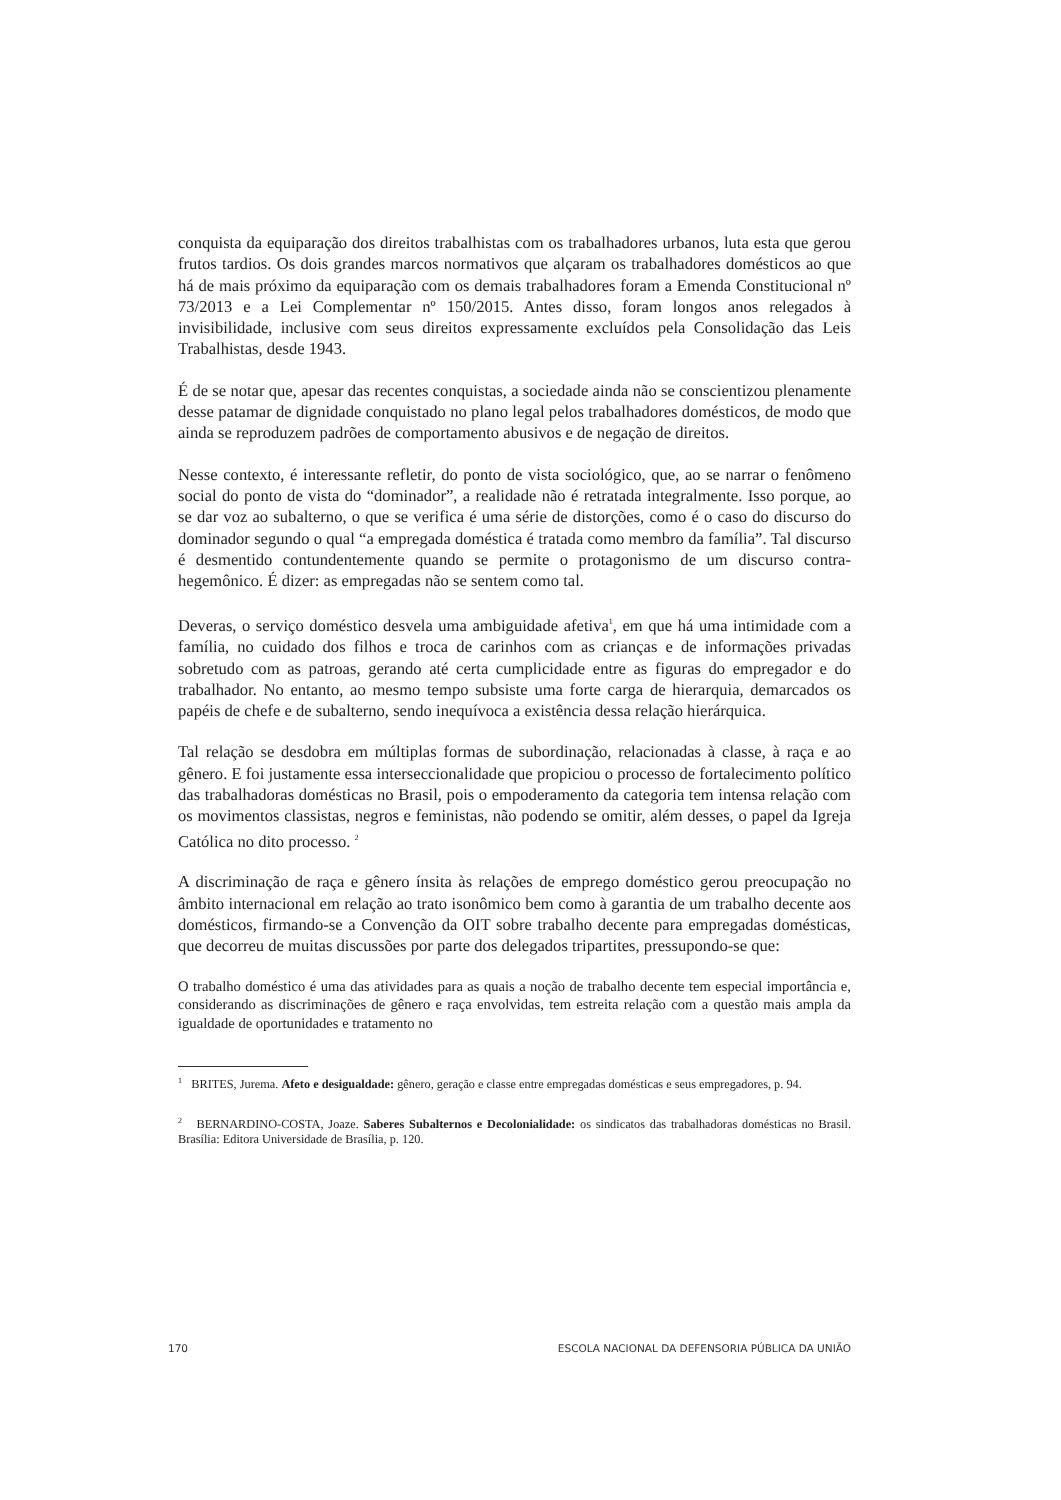conquista da equiparação dos direitos trabalhistas com os trabalhadores urbanos, luta esta que gerou frutos tardios. Os dois grandes marcos normativos que alçaram os trabalhadores domésticos ao que há de mais próximo da equiparação com os demais trabalhadores foram a Emenda Constitucional nº 73/2013 e a Lei Complementar nº 150/2015. Antes disso, foram longos anos relegados à invisibilidade, inclusive com seus direitos expressamente excluídos pela Consolidação das Leis Trabalhistas, desde 1943.
É de se notar que, apesar das recentes conquistas, a sociedade ainda não se conscientizou plenamente desse patamar de dignidade conquistado no plano legal pelos trabalhadores domésticos, de modo que ainda se reproduzem padrões de comportamento abusivos e de negação de direitos.
Nesse contexto, é interessante refletir, do ponto de vista sociológico, que, ao se narrar o fenômeno social do ponto de vista do “dominador”, a realidade não é retratada integralmente. Isso porque, ao se dar voz ao subalterno, o que se verifica é uma série de distorções, como é o caso do discurso do dominador segundo o qual “a empregada doméstica é tratada como membro da família”. Tal discurso é desmentido contundentemente quando se permite o protagonismo de um discurso contra-hegemônico. É dizer: as empregadas não se sentem como tal.
Deveras, o serviço doméstico desvela uma ambiguidade afetiva<sup>1</sup>, em que há uma intimidade com a família, no cuidado dos filhos e troca de carinhos com as crianças e de informações privadas sobretudo com as patroas, gerando até certa cumplicidade entre as figuras do empregador e do trabalhador. No entanto, ao mesmo tempo subsiste uma forte carga de hierarquia, demarcados os papéis de chefe e de subalterno, sendo inequívoca a existência dessa relação hierárquica.
Tal relação se desdobra em múltiplas formas de subordinação, relacionadas à classe, à raça e ao gênero. E foi justamente essa interseccionalidade que propiciou o processo de fortalecimento político das trabalhadoras domésticas no Brasil, pois o empoderamento da categoria tem intensa relação com os movimentos classistas, negros e feministas, não podendo se omitir, além desses, o papel da Igreja Católica no dito processo. <sup>2</sup>
A discriminação de raça e gênero ínsita às relações de emprego doméstico gerou preocupação no âmbito internacional em relação ao trato isonômico bem como à garantia de um trabalho decente aos domésticos, firmando-se a Convenção da OIT sobre trabalho decente para empregadas domésticas, que decorreu de muitas discussões por parte dos delegados tripartites, pressupondo-se que:
O trabalho doméstico é uma das atividades para as quais a noção de trabalho decente tem especial importância e, considerando as discriminações de gênero e raça envolvidas, tem estreita relação com a questão mais ampla da igualdade de oportunidades e tratamento no
<sup>1</sup> BRITES, Jurema. Afeto e desigualdade: gênero, geração e classe entre empregadas domésticas e seus empregadores, p. 94.
<sup>2</sup> BERNARDINO-COSTA, Joaze. Saberes Subalternos e Decolonialidade: os sindicatos das trabalhadoras domésticas no Brasil. Brasília: Editora Universidade de Brasília, p. 120.
170 ESCOLA NACIONAL DA DEFENSORIA PÚBLICA DA UNIÃO